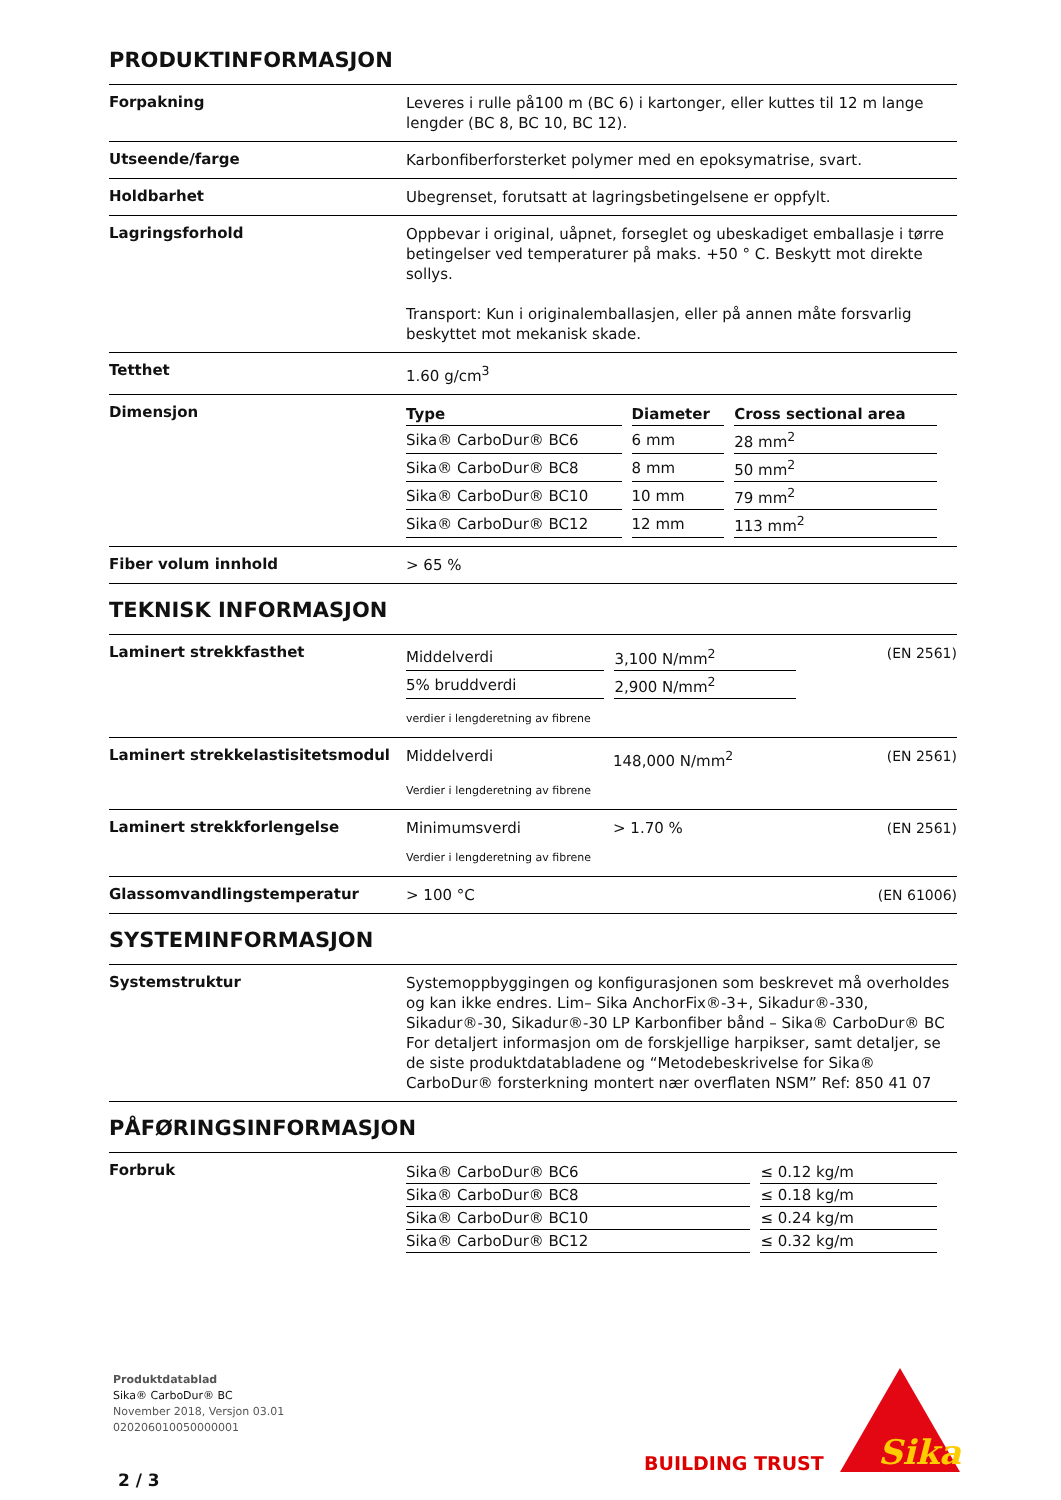PRODUKTINFORMASJON
Forpakning
Leveres i rulle på100 m (BC 6) i kartonger, eller kuttes til 12 m lange lengder (BC 8, BC 10, BC 12).
Utseende/farge
Karbonfiberforsterket polymer med en epoksymatrise, svart.
Holdbarhet
Ubegrenset, forutsatt at lagringsbetingelsene er oppfylt.
Lagringsforhold
Oppbevar i original, uåpnet, forseglet og ubeskadiget emballasje i tørre betingelser ved temperaturer på maks. +50 ° C. Beskytt mot direkte sollys.
Transport: Kun i originalemballasjen, eller på annen måte forsvarlig beskyttet mot mekanisk skade.
Tetthet
1.60 g/cm<sup>3</sup>
Dimensjon
| Type | Diameter | Cross sectional area |
| --- | --- | --- |
| Sika® CarboDur® BC6 | 6 mm | 28 mm<sup>2</sup> |
| Sika® CarboDur® BC8 | 8 mm | 50 mm<sup>2</sup> |
| Sika® CarboDur® BC10 | 10 mm | 79 mm<sup>2</sup> |
| Sika® CarboDur® BC12 | 12 mm | 113 mm<sup>2</sup> |
Fiber volum innhold
> 65 %
TEKNISK INFORMASJON
Laminert strekkfasthet
| Middelverdi | 3,100 N/mm<sup>2</sup> |
| 5% bruddverdi | 2,900 N/mm<sup>2</sup> |
verdier i lengderetning av fibrene
(EN 2561)
Laminert strekkelastisitetsmodul
Middelverdi 148,000 N/mm<sup>2</sup>
Verdier i lengderetning av fibrene
(EN 2561)
Laminert strekkforlengelse
Minimumsverdi > 1.70 %
Verdier i lengderetning av fibrene
(EN 2561)
Glassomvandlingstemperatur
> 100 °C (EN 61006)
SYSTEMINFORMASJON
Systemstruktur
Systemoppbyggingen og konfigurasjonen som beskrevet må overholdes og kan ikke endres. Lim– Sika AnchorFix®-3+, Sikadur®-330, Sikadur®-30, Sikadur®-30 LP Karbonfiber bånd – Sika® CarboDur® BC For detaljert informasjon om de forskjellige harpikser, samt detaljer, se de siste produktdatabladene og “Metodebeskrivelse for Sika® CarboDur® forsterkning montert nær overflaten NSM” Ref: 850 41 07
PÅFØRINGSINFORMASJON
Forbruk
| Sika® CarboDur® BC6 | ≤ 0.12 kg/m |
| Sika® CarboDur® BC8 | ≤ 0.18 kg/m |
| Sika® CarboDur® BC10 | ≤ 0.24 kg/m |
| Sika® CarboDur® BC12 | ≤ 0.32 kg/m |
Produktdatablad
Sika® CarboDur® BC
November 2018, Versjon 03.01
020206010050000001
2 / 3
BUILDING TRUST
Sika